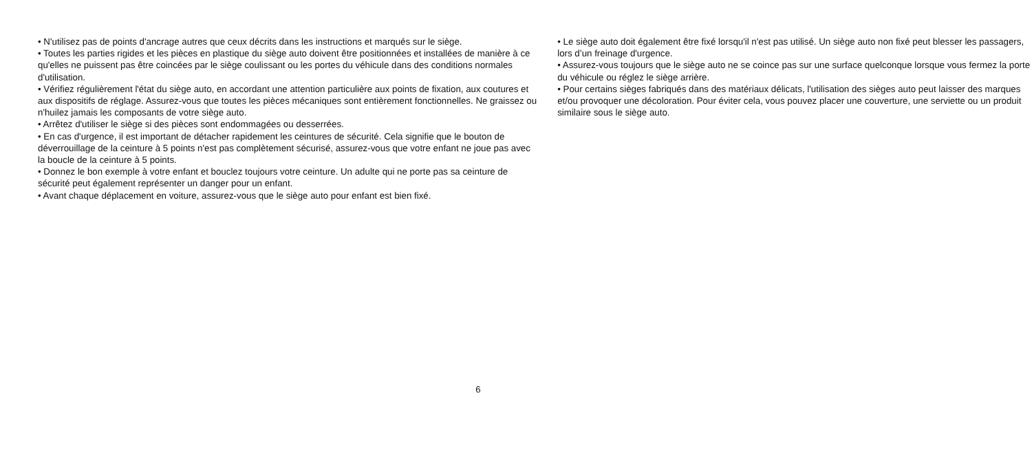• N'utilisez pas de points d'ancrage autres que ceux décrits dans les instructions et marqués sur le siège.
• Toutes les parties rigides et les pièces en plastique du siège auto doivent être positionnées et installées de manière à ce qu'elles ne puissent pas être coincées par le siège coulissant ou les portes du véhicule dans des conditions normales d'utilisation.
• Vérifiez régulièrement l'état du siège auto, en accordant une attention particulière aux points de fixation, aux coutures et aux dispositifs de réglage. Assurez-vous que toutes les pièces mécaniques sont entièrement fonctionnelles. Ne graissez ou n'huilez jamais les composants de votre siège auto.
• Arrêtez d'utiliser le siège si des pièces sont endommagées ou desserrées.
• En cas d'urgence, il est important de détacher rapidement les ceintures de sécurité. Cela signifie que le bouton de déverrouillage de la ceinture à 5 points n'est pas complètement sécurisé, assurez-vous que votre enfant ne joue pas avec la boucle de la ceinture à 5 points.
• Donnez le bon exemple à votre enfant et bouclez toujours votre ceinture. Un adulte qui ne porte pas sa ceinture de sécurité peut également représenter un danger pour un enfant.
• Avant chaque déplacement en voiture, assurez-vous que le siège auto pour enfant est bien fixé.
• Le siège auto doit également être fixé lorsqu'il n'est pas utilisé. Un siège auto non fixé peut blesser les passagers, lors d’un freinage d'urgence.
• Assurez-vous toujours que le siège auto ne se coince pas sur une surface quelconque lorsque vous fermez la porte du véhicule ou réglez le siège arrière.
• Pour certains sièges fabriqués dans des matériaux délicats, l'utilisation des sièges auto peut laisser des marques et/ou provoquer une décoloration. Pour éviter cela, vous pouvez placer une couverture, une serviette ou un produit similaire sous le siège auto.
6